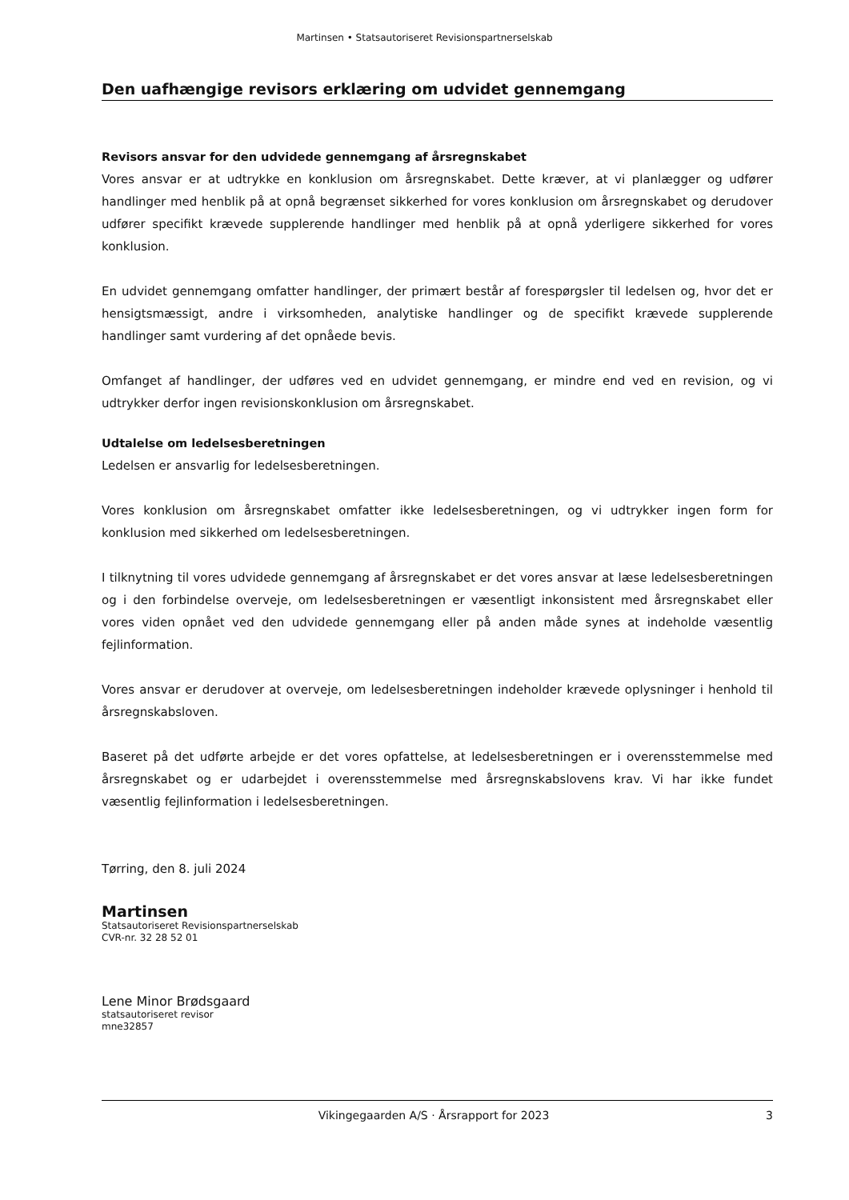Martinsen • Statsautoriseret Revisionspartnerselskab
Den uafhængige revisors erklæring om udvidet gennemgang
Revisors ansvar for den udvidede gennemgang af årsregnskabet
Vores ansvar er at udtrykke en konklusion om årsregnskabet. Dette kræver, at vi planlægger og udfører handlinger med henblik på at opnå begrænset sikkerhed for vores konklusion om årsregnskabet og derudover udfører specifikt krævede supplerende handlinger med henblik på at opnå yderligere sikkerhed for vores konklusion.
En udvidet gennemgang omfatter handlinger, der primært består af forespørgsler til ledelsen og, hvor det er hensigtsmæssigt, andre i virksomheden, analytiske handlinger og de specifikt krævede supplerende handlinger samt vurdering af det opnåede bevis.
Omfanget af handlinger, der udføres ved en udvidet gennemgang, er mindre end ved en revision, og vi udtrykker derfor ingen revisionskonklusion om årsregnskabet.
Udtalelse om ledelsesberetningen
Ledelsen er ansvarlig for ledelsesberetningen.
Vores konklusion om årsregnskabet omfatter ikke ledelsesberetningen, og vi udtrykker ingen form for konklusion med sikkerhed om ledelsesberetningen.
I tilknytning til vores udvidede gennemgang af årsregnskabet er det vores ansvar at læse ledelsesberetningen og i den forbindelse overveje, om ledelsesberetningen er væsentligt inkonsistent med årsregnskabet eller vores viden opnået ved den udvidede gennemgang eller på anden måde synes at indeholde væsentlig fejlinformation.
Vores ansvar er derudover at overveje, om ledelsesberetningen indeholder krævede oplysninger i henhold til årsregnskabsloven.
Baseret på det udførte arbejde er det vores opfattelse, at ledelsesberetningen er i overensstemmelse med årsregnskabet og er udarbejdet i overensstemmelse med årsregnskabslovens krav. Vi har ikke fundet væsentlig fejlinformation i ledelsesberetningen.
Tørring, den 8. juli 2024
Martinsen
Statsautoriseret Revisionspartnerselskab
CVR-nr. 32 28 52 01
Lene Minor Brødsgaard
statsautoriseret revisor
mne32857
Vikingegaarden A/S · Årsrapport for 2023 3